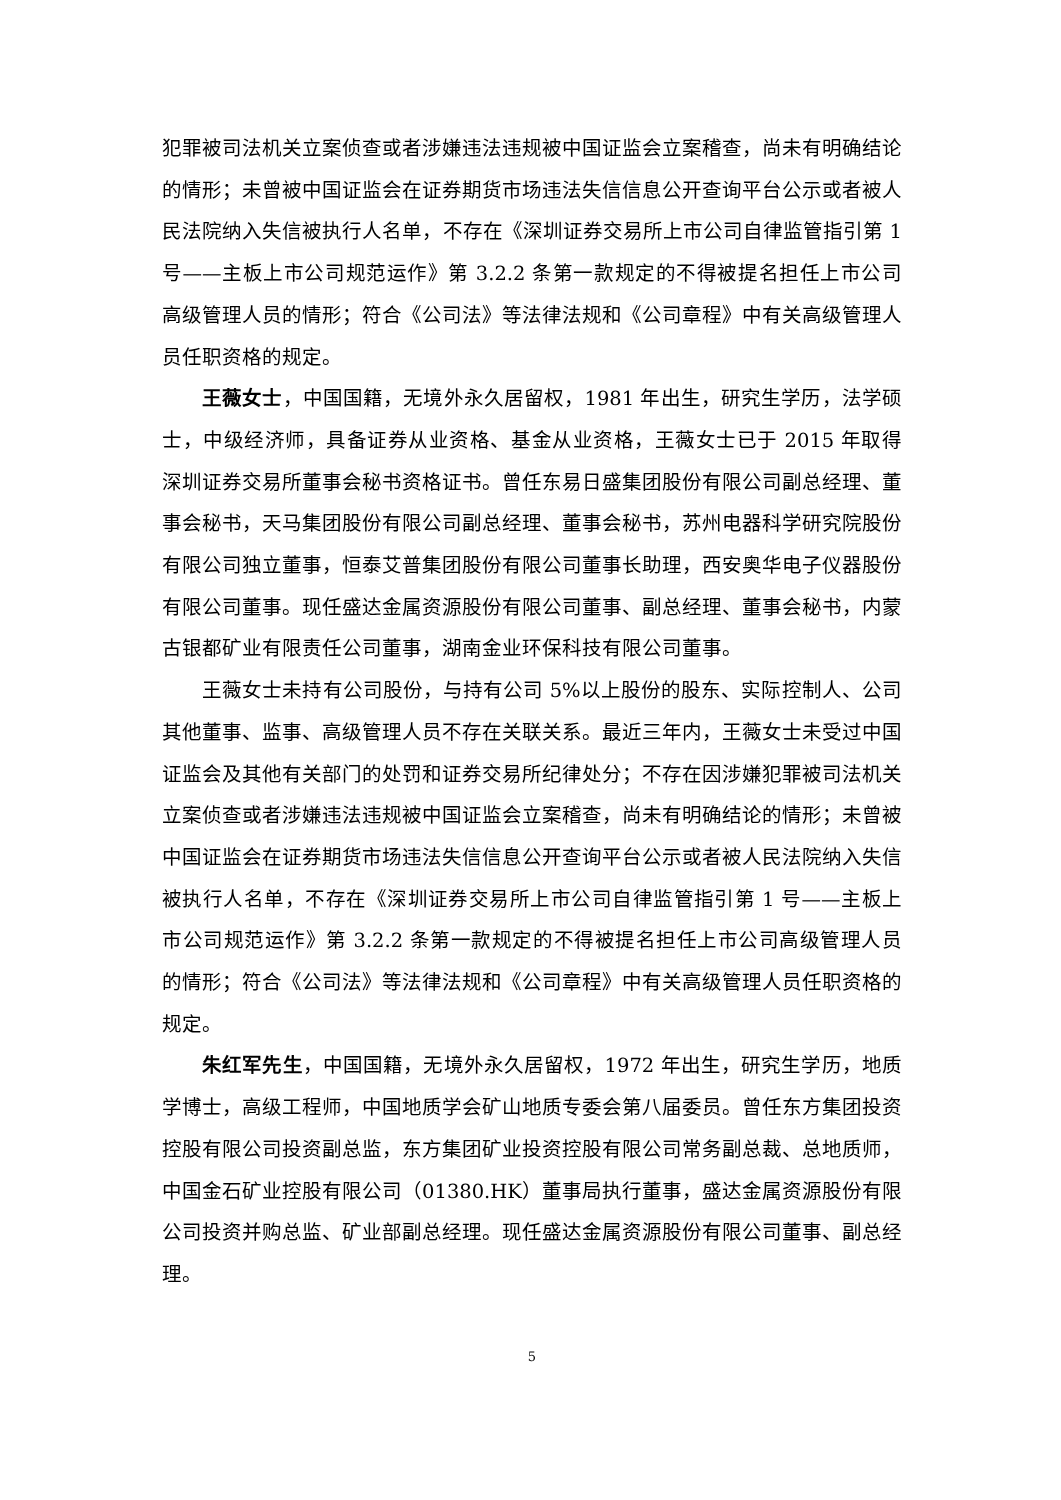犯罪被司法机关立案侦查或者涉嫌违法违规被中国证监会立案稽查，尚未有明确结论的情形；未曾被中国证监会在证券期货市场违法失信信息公开查询平台公示或者被人民法院纳入失信被执行人名单，不存在《深圳证券交易所上市公司自律监管指引第 1 号——主板上市公司规范运作》第 3.2.2 条第一款规定的不得被提名担任上市公司高级管理人员的情形；符合《公司法》等法律法规和《公司章程》中有关高级管理人员任职资格的规定。
王薇女士，中国国籍，无境外永久居留权，1981 年出生，研究生学历，法学硕士，中级经济师，具备证券从业资格、基金从业资格，王薇女士已于 2015 年取得深圳证券交易所董事会秘书资格证书。曾任东易日盛集团股份有限公司副总经理、董事会秘书，天马集团股份有限公司副总经理、董事会秘书，苏州电器科学研究院股份有限公司独立董事，恒泰艾普集团股份有限公司董事长助理，西安奥华电子仪器股份有限公司董事。现任盛达金属资源股份有限公司董事、副总经理、董事会秘书，内蒙古银都矿业有限责任公司董事，湖南金业环保科技有限公司董事。
王薇女士未持有公司股份，与持有公司 5%以上股份的股东、实际控制人、公司其他董事、监事、高级管理人员不存在关联关系。最近三年内，王薇女士未受过中国证监会及其他有关部门的处罚和证券交易所纪律处分；不存在因涉嫌犯罪被司法机关立案侦查或者涉嫌违法违规被中国证监会立案稽查，尚未有明确结论的情形；未曾被中国证监会在证券期货市场违法失信信息公开查询平台公示或者被人民法院纳入失信被执行人名单，不存在《深圳证券交易所上市公司自律监管指引第 1 号——主板上市公司规范运作》第 3.2.2 条第一款规定的不得被提名担任上市公司高级管理人员的情形；符合《公司法》等法律法规和《公司章程》中有关高级管理人员任职资格的规定。
朱红军先生，中国国籍，无境外永久居留权，1972 年出生，研究生学历，地质学博士，高级工程师，中国地质学会矿山地质专委会第八届委员。曾任东方集团投资控股有限公司投资副总监，东方集团矿业投资控股有限公司常务副总裁、总地质师，中国金石矿业控股有限公司（01380.HK）董事局执行董事，盛达金属资源股份有限公司投资并购总监、矿业部副总经理。现任盛达金属资源股份有限公司董事、副总经理。
5